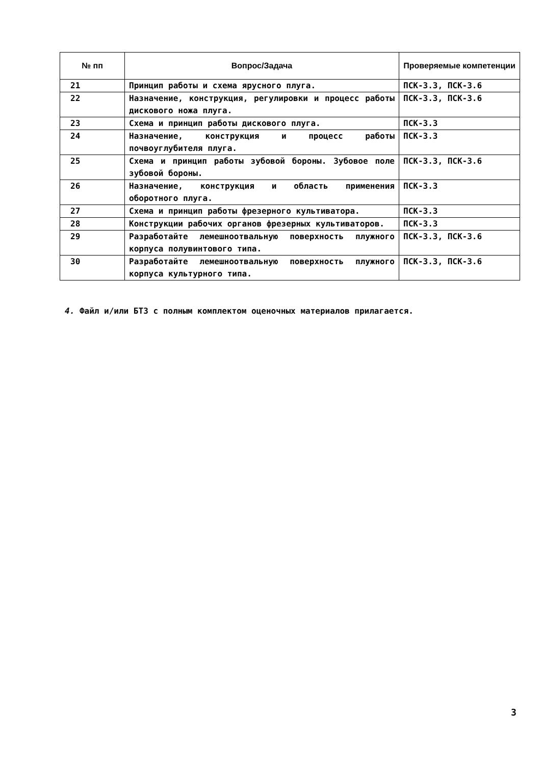| № пп | Вопрос/Задача | Проверяемые компетенции |
| --- | --- | --- |
| 21 | Принцип работы и схема ярусного плуга. | ПСК-3.3, ПСК-3.6 |
| 22 | Назначение, конструкция, регулировки и процесс работы дискового ножа плуга. | ПСК-3.3, ПСК-3.6 |
| 23 | Схема и принцип работы дискового плуга. | ПСК-3.3 |
| 24 | Назначение, конструкция и процесс работы почвоуглубителя плуга. | ПСК-3.3 |
| 25 | Схема и принцип работы зубовой бороны. Зубовое поле зубовой бороны. | ПСК-3.3, ПСК-3.6 |
| 26 | Назначение, конструкция и область применения оборотного плуга. | ПСК-3.3 |
| 27 | Схема и принцип работы фрезерного культиватора. | ПСК-3.3 |
| 28 | Конструкции рабочих органов фрезерных культиваторов. | ПСК-3.3 |
| 29 | Разработайте лемешноотвальную поверхность плужного корпуса полувинтового типа. | ПСК-3.3, ПСК-3.6 |
| 30 | Разработайте лемешноотвальную поверхность плужного корпуса культурного типа. | ПСК-3.3, ПСК-3.6 |
4. Файл и/или БТЗ с полным комплектом оценочных материалов прилагается.
3